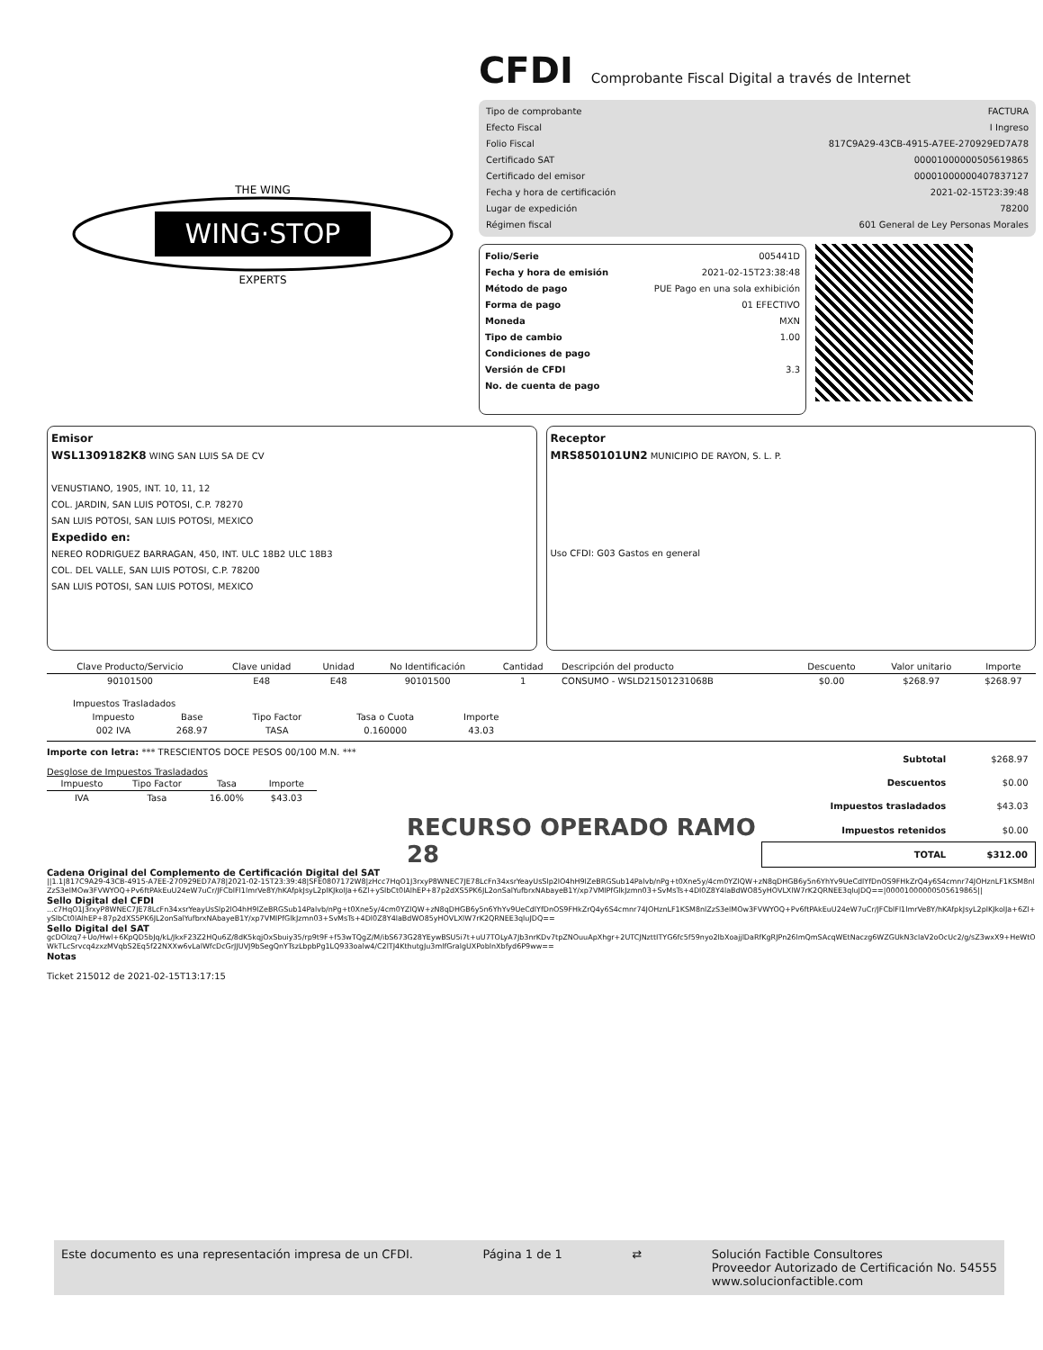WING·STOP
THE WING
EXPERTS
CFDI
Comprobante Fiscal Digital a través de Internet
Tipo de comprobante FACTURA
Efecto Fiscal I Ingreso
Folio Fiscal 817C9A29-43CB-4915-A7EE-270929ED7A78
Certificado SAT 00001000000505619865
Certificado del emisor 00001000000407837127
Fecha y hora de certificación 2021-02-15T23:39:48
Lugar de expedición 78200
Régimen fiscal 601 General de Ley Personas Morales
Folio/Serie 005441D
Fecha y hora de emisión 2021-02-15T23:38:48
Método de pago PUE Pago en una sola exhibición
Forma de pago 01 EFECTIVO
Moneda MXN
Tipo de cambio 1.00
Condiciones de pago
Versión de CFDI 3.3
No. de cuenta de pago
Emisor
WSL1309182K8 WING SAN LUIS SA DE CV
VENUSTIANO, 1905, INT. 10, 11, 12
COL. JARDIN, SAN LUIS POTOSI, C.P. 78270
SAN LUIS POTOSI, SAN LUIS POTOSI, MEXICO
Expedido en:
NEREO RODRIGUEZ BARRAGAN, 450, INT. ULC 18B2 ULC 18B3
COL. DEL VALLE, SAN LUIS POTOSI, C.P. 78200
SAN LUIS POTOSI, SAN LUIS POTOSI, MEXICO
Receptor
MRS850101UN2 MUNICIPIO DE RAYON, S. L. P.
Uso CFDI: G03 Gastos en general
| Clave Producto/Servicio | Clave unidad | Unidad | No Identificación | Cantidad | Descripción del producto | Descuento | Valor unitario | Importe |
| --- | --- | --- | --- | --- | --- | --- | --- | --- |
| 90101500 | E48 | E48 | 90101500 | 1 | CONSUMO - WSLD21501231068B | $0.00 | $268.97 | $268.97 |
| Impuestos Trasladados | | | | |
| --- | --- | --- | --- | --- |
| Impuesto | Base | Tipo Factor | Tasa o Cuota | Importe |
| 002 IVA | 268.97 | TASA | 0.160000 | 43.03 |
Importe con letra: *** TRESCIENTOS DOCE PESOS 00/100 M.N. ***
Desglose de Impuestos Trasladados
| Impuesto | Tipo Factor | Tasa | Importe |
| --- | --- | --- | --- |
| IVA | Tasa | 16.00% | $43.03 |
RECURSO OPERADO RAMO 28
| Subtotal | $268.97 |
| Descuentos | $0.00 |
| Impuestos trasladados | $43.03 |
| Impuestos retenidos | $0.00 |
| TOTAL | $312.00 |
Cadena Original del Complemento de Certificación Digital del SAT
||1.1|817C9A29-43CB-4915-A7EE-270929ED7A78|2021-02-15T23:39:48|SFE0807172W8|zHcc7HqO1J3rxyP8WNEC7JE78LcFn34xsrYeayUsSlp2lO4hH9lZeBRGSub14Palvb/nPg+t0Xne5y/4cm0YZlQW+zN8qDHGB6y5n6YhYv9UeCdlYfDnOS9FHkZrQ4y6S4cmnr74JOHznLF1KSM8nlZzS3elMOw3FVWYOQ+Pv6ftPAkEuU24eW7uCr/JFCblFl1lmrVe8Y/hKAfpkJsyL2plKJkolJa+6Zl+ySlbCt0lAlhEP+87p2dXS5PK6JL2onSalYufbrxNAbayeB1Y/xp7VMlPfGlkJzmn03+SvMsTs+4Dl0Z8Y4laBdWO85yHOVLXlW7rK2QRNEE3qluJDQ==|00001000000505619865||
Sello Digital del CFDI
...c7HqO1J3rxyP8WNEC7JE78LcFn34xsrYeayUsSlp2lO4hH9lZeBRGSub14Palvb/nPg+t0Xne5y/4cm0YZlQW+zN8qDHGB6y5n6YhYv9UeCdlYfDnOS9FHkZrQ4y6S4cmnr74JOHznLF1KSM8nlZzS3elMOw3FVWYOQ+Pv6ftPAkEuU24eW7uCr/JFCblFl1lmrVe8Y/hKAfpkJsyL2plKJkolJa+6Zl+ySlbCt0lAlhEP+87p2dXS5PK6JL2onSalYufbrxNAbayeB1Y/xp7VMlPfGlkJzmn03+SvMsTs+4Dl0Z8Y4laBdWO85yHOVLXlW7rK2QRNEE3qluJDQ==
Sello Digital del SAT
gcDOlzq7+Uo/Hwl+6KpQD5bJq/kL/JkxF23Z2HQu6Z/8dK5kqjOxSbuiy35/rp9t9F+f53wTQgZ/M/ibS673G28YEywBSU5i7t+uU7TOLyA7Jb3nrKDv7tpZNOuuApXhgr+2UTCJNzttITYG6fc5f59nyo2lbXoajjlDaRfKgRJPn26lmQmSAcqWEtNaczg6WZGUkN3claV2oOcUc2/g/sZ3wxX9+HeWtOWkTLcSrvcq4zxzMVqbS2Eq5f22NXXw6vLalWfcDcGrJJUVJ9bSegQnYTszLbpbPg1LQ933oalw4/C2lTJ4KthutgJu3mlfGralgUXPoblnXbfyd6P9ww==
Notas
Ticket 215012 de 2021-02-15T13:17:15
Este documento es una representación impresa de un CFDI. Página 1 de 1 ⇄ Solución Factible Consultores
Proveedor Autorizado de Certificación No. 54555
www.solucionfactible.com